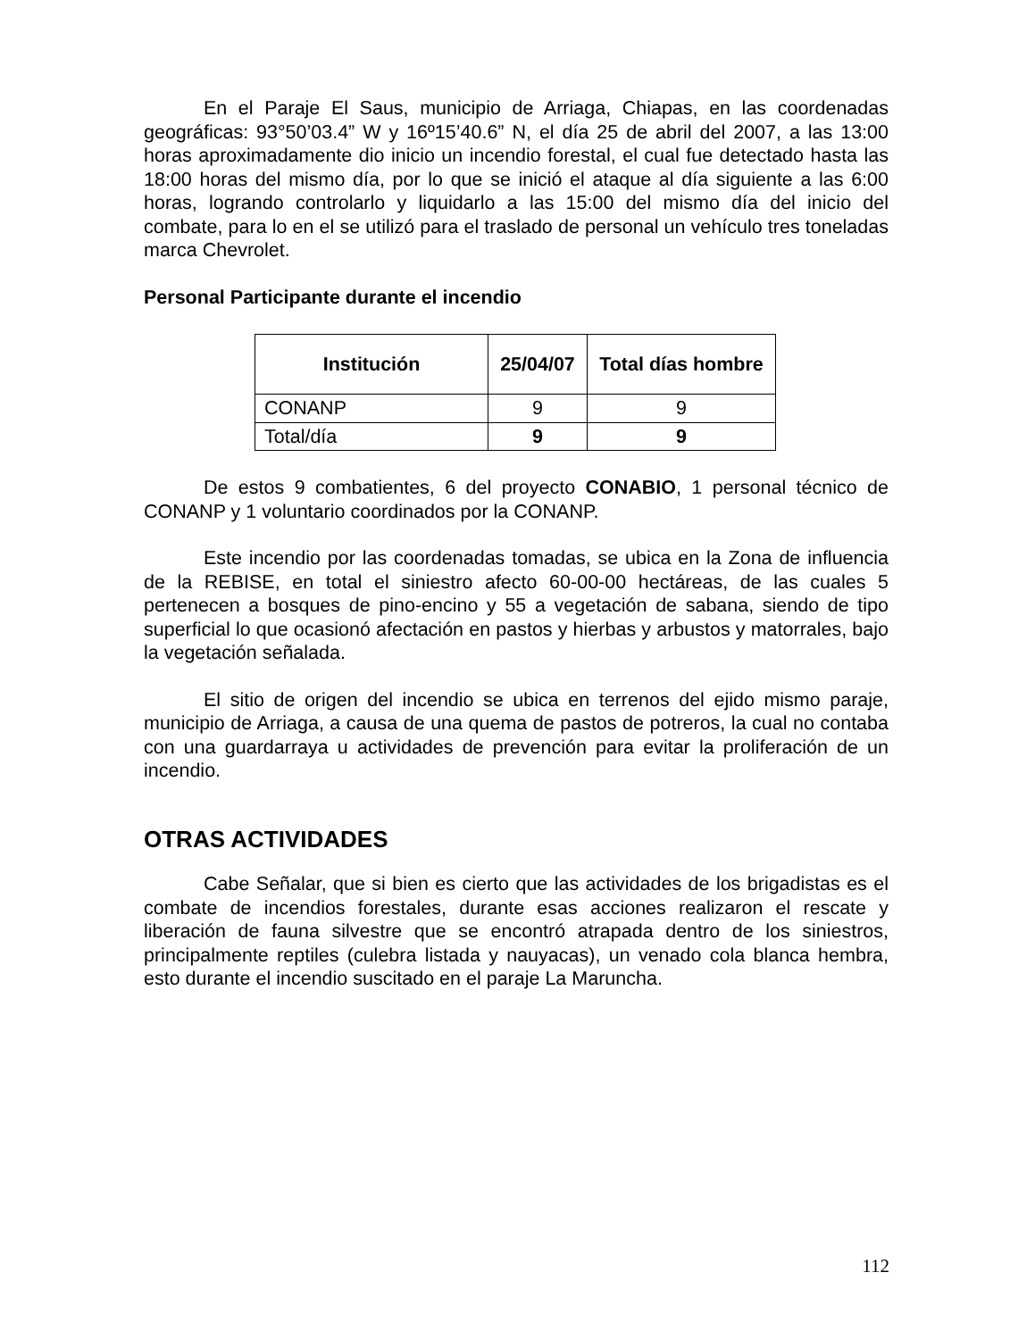En el Paraje El Saus, municipio de Arriaga, Chiapas, en las coordenadas geográficas: 93°50’03.4” W y 16º15’40.6” N, el día 25 de abril del 2007, a las 13:00 horas aproximadamente dio inicio un incendio forestal, el cual fue detectado hasta las 18:00 horas del mismo día, por lo que se inició el ataque al día siguiente a las 6:00 horas, logrando controlarlo y liquidarlo a las 15:00 del mismo día del inicio del combate, para lo en el se utilizó para el traslado de personal un vehículo tres toneladas marca Chevrolet.
Personal Participante durante el incendio
| Institución | 25/04/07 | Total días hombre |
| --- | --- | --- |
| CONANP | 9 | 9 |
| Total/día | 9 | 9 |
De estos 9 combatientes, 6 del proyecto CONABIO, 1 personal técnico de CONANP y 1 voluntario coordinados por la CONANP.
Este incendio por las coordenadas tomadas, se ubica en la Zona de influencia de la REBISE, en total el siniestro afecto 60-00-00 hectáreas, de las cuales 5 pertenecen a bosques de pino-encino y 55 a vegetación de sabana, siendo de tipo superficial lo que ocasionó afectación en pastos y hierbas y arbustos y matorrales, bajo la vegetación señalada.
El sitio de origen del incendio se ubica en terrenos del ejido mismo paraje, municipio de Arriaga, a causa de una quema de pastos de potreros, la cual no contaba con una guardarraya u actividades de prevención para evitar la proliferación de un incendio.
OTRAS ACTIVIDADES
Cabe Señalar, que si bien es cierto que las actividades de los brigadistas es el combate de incendios forestales, durante esas acciones realizaron el rescate y liberación de fauna silvestre que se encontró atrapada dentro de los siniestros, principalmente reptiles (culebra listada y nauyacas), un venado cola blanca hembra, esto durante el incendio suscitado en el paraje La Maruncha.
112